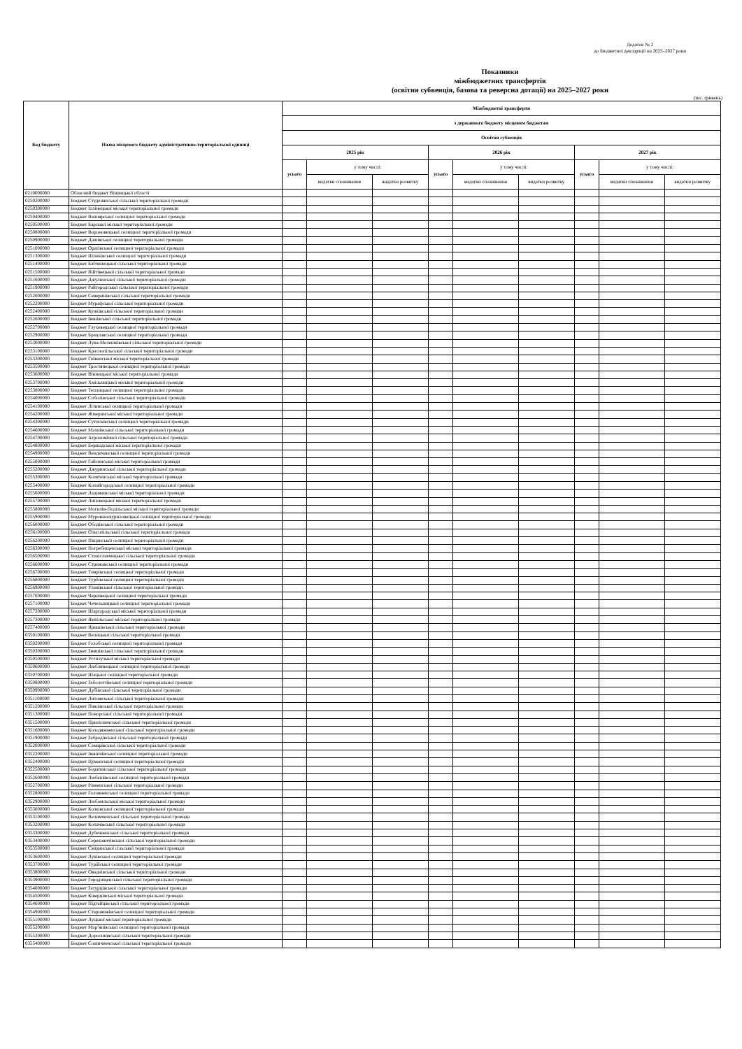Додаток № 2
до Бюджетної декларації на 2025–2027 роки
Показники
міжбюджетних трансфертів
(освітня субвенція, базова та реверсна дотації) на 2025–2027 роки
(тис. гривень)
| Код бюджету | Назва місцевого бюджету адміністративно-територіальної одиниці | Міжбюджетні трансферти | | | | | | | | |
| --- | --- | --- | --- | --- | --- | --- | --- | --- | --- | --- |
| | | з державного бюджету місцевим бюджетам | | | | | | | | |
| | | Освітня субвенція | | | | | | | | |
| | | 2025 рік | | | 2026 рік | | | 2027 рік | | |
| | | усього | у тому числі: | | усього | у тому числі: | | усього | у тому числі: | |
| | | | видатки споживання | видатки розвитку | | видатки споживання | видатки розвитку | | видатки споживання | видатки розвитку |
| 0210000000 | Обласний бюджет Вінницької області | | | | | | | | | |
| 0250200000 | Бюджет Студенянської сільської територіальної громади | | | | | | | | | |
| 0250300000 | Бюджет Іллінецької міської територіальної громади | | | | | | | | | |
| 0250400000 | Бюджет Вапнярської селищної територіальної громади | | | | | | | | | |
| 0250500000 | Бюджет Барської міської територіальної громади | | | | | | | | | |
| 0250800000 | Бюджет Вороновицької селищної територіальної громади | | | | | | | | | |
| 0250900000 | Бюджет Дашівської селищної територіальної громади | | | | | | | | | |
| 0251000000 | Бюджет Оратівської селищної територіальної громади | | | | | | | | | |
| 0251300000 | Бюджет Шпиківської селищної територіальної громади | | | | | | | | | |
| 0251400000 | Бюджет Бабчинецької сільської територіальної громади | | | | | | | | | |
| 0251500000 | Бюджет Війтівецької сільської територіальної громади | | | | | | | | | |
| 0251600000 | Бюджет Джулинської сільської територіальної громади | | | | | | | | | |
| 0251900000 | Бюджет Райгородської сільської територіальної громади | | | | | | | | | |
| 0252000000 | Бюджет Северинівської сільської територіальної громади | | | | | | | | | |
| 0252200000 | Бюджет Мурафської сільської територіальної громади | | | | | | | | | |
| 0252400000 | Бюджет Кунківської сільської територіальної громади | | | | | | | | | |
| 0252600000 | Бюджет Іванівської сільської територіальної громади | | | | | | | | | |
| 0252700000 | Бюджет Глуховецької селищної територіальної громади | | | | | | | | | |
| 0252900000 | Бюджет Брацлавської селищної територіальної громади | | | | | | | | | |
| 0253000000 | Бюджет Лука-Мелешківської сільської територіальної громади | | | | | | | | | |
| 0253100000 | Бюджет Краснопільської сільської територіальної громади | | | | | | | | | |
| 0253300000 | Бюджет Гніванської міської територіальної громади | | | | | | | | | |
| 0253500000 | Бюджет Тростянецької селищної територіальної громади | | | | | | | | | |
| 0253600000 | Бюджет Вінницької міської територіальної громади | | | | | | | | | |
| 0253700000 | Бюджет Хмільницької міської територіальної громади | | | | | | | | | |
| 0253800000 | Бюджет Теплицької селищної територіальної громади | | | | | | | | | |
| 0254000000 | Бюджет Соболівської сільської територіальної громади | | | | | | | | | |
| 0254100000 | Бюджет Літинської селищної територіальної громади | | | | | | | | | |
| 0254200000 | Бюджет Жмеринської міської територіальної громади | | | | | | | | | |
| 0254300000 | Бюджет Сутисківської селищної територіальної громади | | | | | | | | | |
| 0254600000 | Бюджет Махнівської сільської територіальної громади | | | | | | | | | |
| 0254700000 | Бюджет Агрономічної сільської територіальної громади | | | | | | | | | |
| 0254800000 | Бюджет Бершадської міської територіальної громади | | | | | | | | | |
| 0254900000 | Бюджет Вендичанської селищної територіальної громади | | | | | | | | | |
| 0255000000 | Бюджет Гайсинської міської територіальної громади | | | | | | | | | |
| 0255200000 | Бюджет Джуринської сільської територіальної громади | | | | | | | | | |
| 0255300000 | Бюджет Козятинської міської територіальної громади | | | | | | | | | |
| 0255400000 | Бюджет Копайгородської селищної територіальної громади | | | | | | | | | |
| 0255600000 | Бюджет Ладижинської міської територіальної громади | | | | | | | | | |
| 0255700000 | Бюджет Липовецької міської територіальної громади | | | | | | | | | |
| 0255800000 | Бюджет Могилів-Подільської міської територіальної громади | | | | | | | | | |
| 0255900000 | Бюджет Мурованокуриловецької селищної територіальної громади | | | | | | | | | |
| 0256000000 | Бюджет Ободівської сільської територіальної громади | | | | | | | | | |
| 0256100000 | Бюджет Ольгопільської сільської територіальної громади | | | | | | | | | |
| 0256200000 | Бюджет Піщанської селищної територіальної громади | | | | | | | | | |
| 0256300000 | Бюджет Погребищенської міської територіальної громади | | | | | | | | | |
| 0256500000 | Бюджет Станіславчицької сільської територіальної громади | | | | | | | | | |
| 0256600000 | Бюджет Стрижавської селищної територіальної громади | | | | | | | | | |
| 0256700000 | Бюджет Тиврівської селищної територіальної громади | | | | | | | | | |
| 0256800000 | Бюджет Турбівської селищної територіальної громади | | | | | | | | | |
| 0256900000 | Бюджет Уланівської сільської територіальної громади | | | | | | | | | |
| 0257000000 | Бюджет Чернівецької селищної територіальної громади | | | | | | | | | |
| 0257100000 | Бюджет Чечельницької селищної територіальної громади | | | | | | | | | |
| 0257200000 | Бюджет Шаргородської міської територіальної громади | | | | | | | | | |
| 0257300000 | Бюджет Ямпільської міської територіальної громади | | | | | | | | | |
| 0257400000 | Бюджет Яришівської сільської територіальної громади | | | | | | | | | |
| 0350100000 | Бюджет Велицької сільської територіальної громади | | | | | | | | | |
| 0350200000 | Бюджет Голобської селищної територіальної громади | | | | | | | | | |
| 0350300000 | Бюджет Зимнівської сільської територіальної громади | | | | | | | | | |
| 0350500000 | Бюджет Устилузької міської територіальної громади | | | | | | | | | |
| 0350600000 | Бюджет Люблинецької селищної територіальної громади | | | | | | | | | |
| 0350700000 | Бюджет Шацької селищної територіальної громади | | | | | | | | | |
| 0350800000 | Бюджет Заболоттівської селищної територіальної громади | | | | | | | | | |
| 0350900000 | Бюджет Дубівської сільської територіальної громади | | | | | | | | | |
| 0351100000 | Бюджет Литовезької сільської територіальної громади | | | | | | | | | |
| 0351200000 | Бюджет Павлівської сільської територіальної громади | | | | | | | | | |
| 0351300000 | Бюджет Поворської сільської територіальної громади | | | | | | | | | |
| 0351500000 | Бюджет Прилісненської сільської територіальної громади | | | | | | | | | |
| 0351600000 | Бюджет Колодяжненської сільської територіальної громади | | | | | | | | | |
| 0351900000 | Бюджет Забродівської сільської територіальної громади | | | | | | | | | |
| 0352000000 | Бюджет Самарівської сільської територіальної громади | | | | | | | | | |
| 0352200000 | Бюджет Іваничівської селищної територіальної громади | | | | | | | | | |
| 0352400000 | Бюджет Цуманської селищної територіальної громади | | | | | | | | | |
| 0352500000 | Бюджет Боратинської сільської територіальної громади | | | | | | | | | |
| 0352600000 | Бюджет Любешівської селищної територіальної громади | | | | | | | | | |
| 0352700000 | Бюджет Рівненської сільської територіальної громади | | | | | | | | | |
| 0352800000 | Бюджет Головненської селищної територіальної громади | | | | | | | | | |
| 0352900000 | Бюджет Любомльської міської територіальної громади | | | | | | | | | |
| 0353000000 | Бюджет Колківської селищної територіальної громади | | | | | | | | | |
| 0353100000 | Бюджет Велимченської сільської територіальної громади | | | | | | | | | |
| 0353200000 | Бюджет Копачівської сільської територіальної громади | | | | | | | | | |
| 0353300000 | Бюджет Дубечненської сільської територіальної громади | | | | | | | | | |
| 0353400000 | Бюджет Сереховичівської сільської територіальної громади | | | | | | | | | |
| 0353500000 | Бюджет Смідинської сільської територіальної громади | | | | | | | | | |
| 0353600000 | Бюджет Луківської селищної територіальної громади | | | | | | | | | |
| 0353700000 | Бюджет Турійської селищної територіальної громади | | | | | | | | | |
| 0353800000 | Бюджет Оваднівської сільської територіальної громади | | | | | | | | | |
| 0353900000 | Бюджет Городищенської сільської територіальної громади | | | | | | | | | |
| 0354000000 | Бюджет Затурцівської сільської територіальної громади | | | | | | | | | |
| 0354500000 | Бюджет Ківерцівської міської територіальної громади | | | | | | | | | |
| 0354600000 | Бюджет Підгайцівської сільської територіальної громади | | | | | | | | | |
| 0354900000 | Бюджет Старовижівської селищної територіальної громади | | | | | | | | | |
| 0355100000 | Бюджет Луцької міської територіальної громади | | | | | | | | | |
| 0355200000 | Бюджет Мар’янівської селищної територіальної громади | | | | | | | | | |
| 0355300000 | Бюджет Доросинівської сільської територіальної громади | | | | | | | | | |
| 0355400000 | Бюджет Сошичненської сільської територіальної громади | | | | | | | | | |